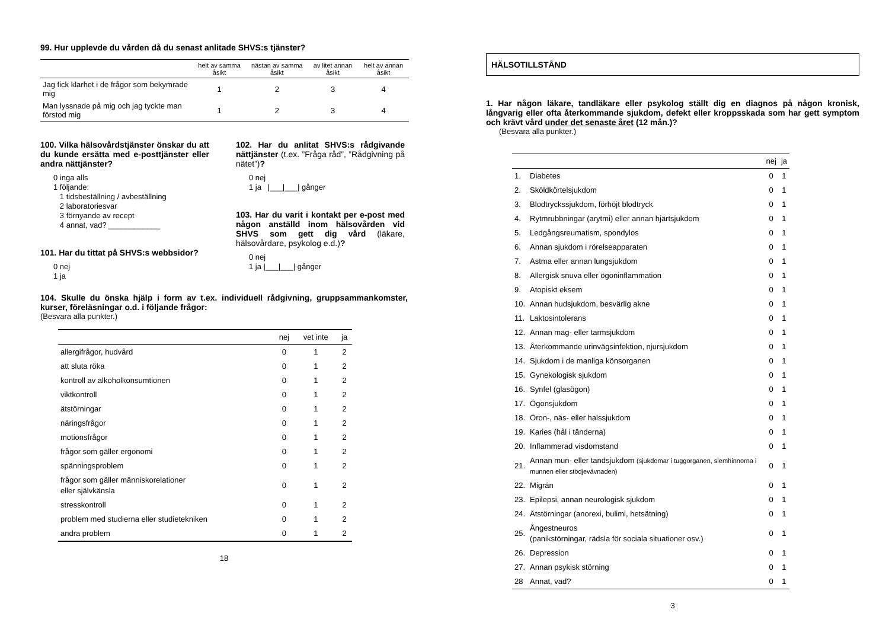99. Hur upplevde du vården då du senast anlitade SHVS:s tjänster?
| | helt av samma åsikt | nästan av samma åsikt | av litet annan åsikt | helt av annan åsikt |
| --- | --- | --- | --- | --- |
| Jag fick klarhet i de frågor som bekymrade mig | 1 | 2 | 3 | 4 |
| Man lyssnade på mig och jag tyckte man förstod mig | 1 | 2 | 3 | 4 |
100. Vilka hälsovårdstjänster önskar du att du kunde ersätta med e-posttjänster eller andra nättjänster?
0 inga alls
1 följande:
1 tidsbeställning / avbeställning
2 laboratoriesvar
3 förnyande av recept
4 annat, vad? ____________
101. Har du tittat på SHVS:s webbsidor?
0 nej
1 ja
102. Har du anlitat SHVS:s rådgivande nättjänster (t.ex. ”Fråga råd”, ”Rådgivning på nätet”)?
0 nej
1 ja |___|___| gånger
103. Har du varit i kontakt per e-post med någon anställd inom hälsovården vid SHVS som gett dig vård (läkare, hälsovårdare, psykolog e.d.)?
0 nej
1 ja |___|___| gånger
104. Skulle du önska hjälp i form av t.ex. individuell rådgivning, gruppsammankomster, kurser, föreläsningar o.d. i följande frågor:
(Besvara alla punkter.)
| | nej | vet inte | ja |
| --- | --- | --- | --- |
| allergifrågor, hudvård | 0 | 1 | 2 |
| att sluta röka | 0 | 1 | 2 |
| kontroll av alkoholkonsumtionen | 0 | 1 | 2 |
| viktkontroll | 0 | 1 | 2 |
| ätstörningar | 0 | 1 | 2 |
| näringsfrågor | 0 | 1 | 2 |
| motionsfrågor | 0 | 1 | 2 |
| frågor som gäller ergonomi | 0 | 1 | 2 |
| spänningsproblem | 0 | 1 | 2 |
| frågor som gäller människorelationer eller självkänsla | 0 | 1 | 2 |
| stresskontroll | 0 | 1 | 2 |
| problem med studierna eller studietekniken | 0 | 1 | 2 |
| andra problem | 0 | 1 | 2 |
18
HÄLSOTILLSTÅND
1. Har någon läkare, tandläkare eller psykolog ställt dig en diagnos på någon kronisk, långvarig eller ofta återkommande sjukdom, defekt eller kroppsskada som har gett symptom och krävt vård under det senaste året (12 mån.)?
(Besvara alla punkter.)
| | | nej | ja |
| --- | --- | --- | --- |
| 1. | Diabetes | 0 | 1 |
| 2. | Sköldkörtelsjukdom | 0 | 1 |
| 3. | Blodtryckssjukdom, förhöjt blodtryck | 0 | 1 |
| 4. | Rytmrubbningar (arytmi) eller annan hjärtsjukdom | 0 | 1 |
| 5. | Ledgångsreumatism, spondylos | 0 | 1 |
| 6. | Annan sjukdom i rörelseapparaten | 0 | 1 |
| 7. | Astma eller annan lungsjukdom | 0 | 1 |
| 8. | Allergisk snuva eller ögoninflammation | 0 | 1 |
| 9. | Atopiskt eksem | 0 | 1 |
| 10. | Annan hudsjukdom, besvärlig akne | 0 | 1 |
| 11. | Laktosintolerans | 0 | 1 |
| 12. | Annan mag- eller tarmsjukdom | 0 | 1 |
| 13. | Återkommande urinvägsinfektion, njursjukdom | 0 | 1 |
| 14. | Sjukdom i de manliga könsorganen | 0 | 1 |
| 15. | Gynekologisk sjukdom | 0 | 1 |
| 16. | Synfel (glasögon) | 0 | 1 |
| 17. | Ögonsjukdom | 0 | 1 |
| 18. | Öron-, näs- eller halssjukdom | 0 | 1 |
| 19. | Karies (hål i tänderna) | 0 | 1 |
| 20. | Inflammerad visdomstand | 0 | 1 |
| 21. | Annan mun- eller tandsjukdom (sjukdomar i tuggorganen, slemhinnorna i munnen eller stödjevävnaden) | 0 | 1 |
| 22. | Migrän | 0 | 1 |
| 23. | Epilepsi, annan neurologisk sjukdom | 0 | 1 |
| 24. | Ätstörningar (anorexi, bulimi, hetsätning) | 0 | 1 |
| 25. | Ångestneuros (panikstörningar, rädsla för sociala situationer osv.) | 0 | 1 |
| 26. | Depression | 0 | 1 |
| 27. | Annan psykisk störning | 0 | 1 |
| 28 | Annat, vad? | 0 | 1 |
3